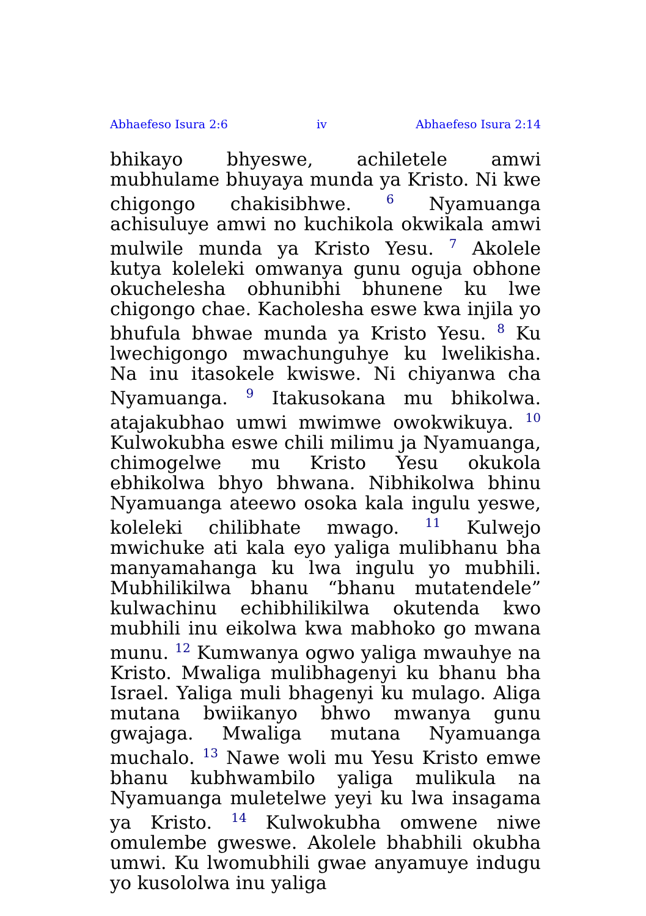Abhaefeso Isura 2:6 iv Abhaefeso Isura 2:14
bhikayo bhyeswe, achiletele amwi mubhulame bhuyaya munda ya Kristo. Ni kwe chigongo chakisibhwe. <sup>6</sup> Nyamuanga achisuluye amwi no kuchikola okwikala amwi mulwile munda ya Kristo Yesu. <sup>7</sup> Akolele kutya koleleki omwanya gunu oguja obhone okuchelesha obhunibhi bhunene ku lwe chigongo chae. Kacholesha eswe kwa injila yo bhufula bhwae munda ya Kristo Yesu. <sup>8</sup> Ku lwechigongo mwachunguhye ku lwelikisha. Na inu itasokele kwiswe. Ni chiyanwa cha Nyamuanga. <sup>9</sup> Itakusokana mu bhikolwa. atajakubhao umwi mwimwe owokwikuya. <sup>10</sup> Kulwokubha eswe chili milimu ja Nyamuanga, chimogelwe mu Kristo Yesu okukola ebhikolwa bhyo bhwana. Nibhikolwa bhinu Nyamuanga ateewo osoka kala ingulu yeswe, koleleki chilibhate mwago. <sup>11</sup> Kulwejo mwichuke ati kala eyo yaliga mulibhanu bha manyamahanga ku lwa ingulu yo mubhili. Mubhilikilwa bhanu “bhanu mutatendele” kulwachinu echibhilikilwa okutenda kwo mubhili inu eikolwa kwa mabhoko go mwana munu. <sup>12</sup> Kumwanya ogwo yaliga mwauhye na Kristo. Mwaliga mulibhagenyi ku bhanu bha Israel. Yaliga muli bhagenyi ku mulago. Aliga mutana bwiikanyo bhwo mwanya gunu gwajaga. Mwaliga mutana Nyamuanga muchalo. <sup>13</sup> Nawe woli mu Yesu Kristo emwe bhanu kubhwambilo yaliga mulikula na Nyamuanga muletelwe yeyi ku lwa insagama ya Kristo. <sup>14</sup> Kulwokubha omwene niwe omulembe gweswe. Akolele bhabhili okubha umwi. Ku lwomubhili gwae anyamuye indugu yo kusololwa inu yaliga